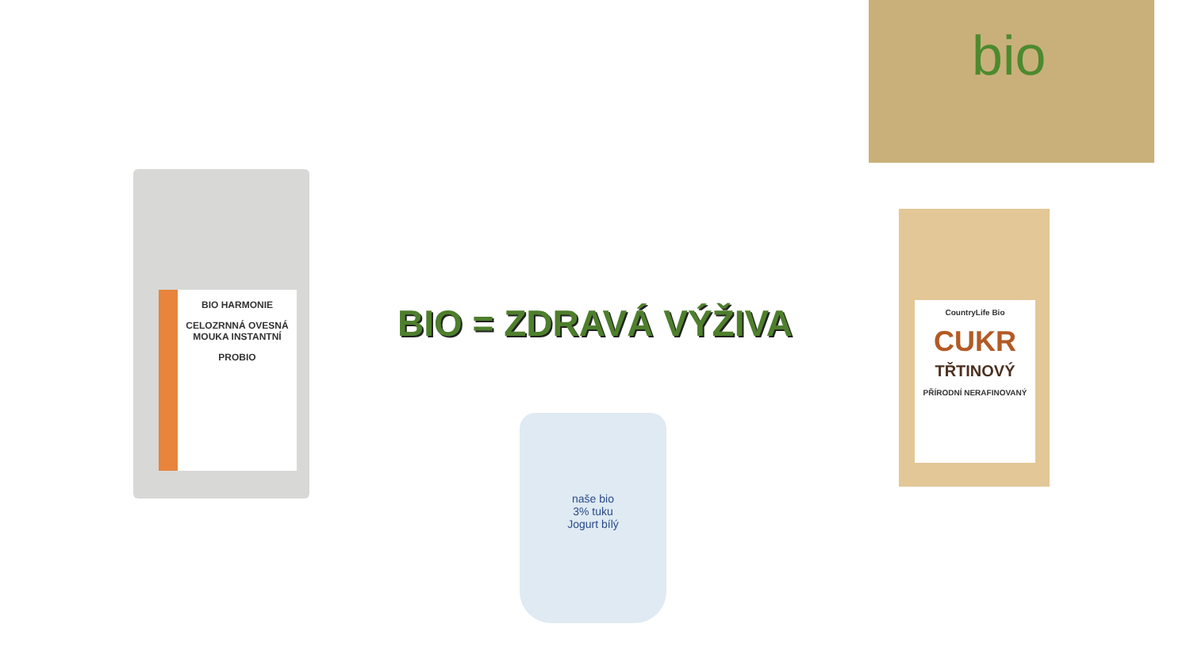bio
BIO HARMONIE
CELOZRNNÁ OVESNÁ MOUKA INSTANTNÍ
PROBIO
BIO = ZDRAVÁ VÝŽIVA
CountryLife Bio
CUKR
TŘTINOVÝ
PŘÍRODNÍ NERAFINOVANÝ
naše bio
3% tuku
Jogurt bílý